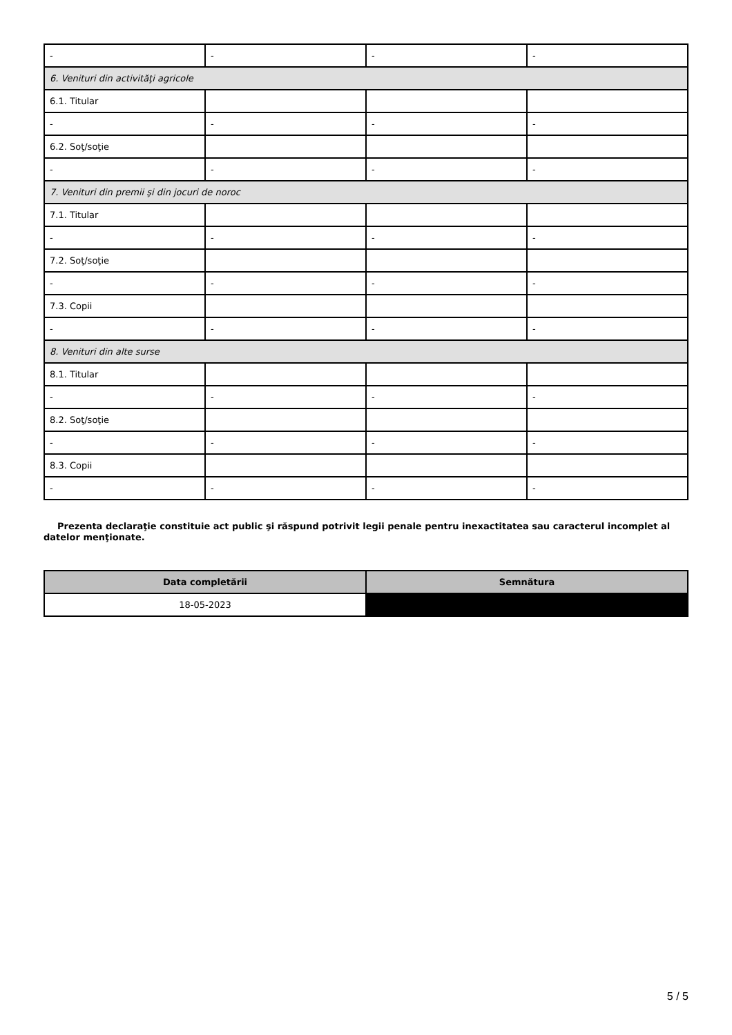| - | - | - | - |
| 6. Venituri din activităţi agricole | | | |
| 6.1. Titular | | | |
| - | - | - | - |
| 6.2. Soţ/soţie | | | |
| - | - | - | - |
| 7. Venituri din premii şi din jocuri de noroc | | | |
| 7.1. Titular | | | |
| - | - | - | - |
| 7.2. Soţ/soţie | | | |
| - | - | - | - |
| 7.3. Copii | | | |
| - | - | - | - |
| 8. Venituri din alte surse | | | |
| 8.1. Titular | | | |
| - | - | - | - |
| 8.2. Soţ/soţie | | | |
| - | - | - | - |
| 8.3. Copii | | | |
| - | - | - | - |
Prezenta declaraţie constituie act public şi răspund potrivit legii penale pentru inexactitatea sau caracterul incomplet al datelor menţionate.
| Data completării | Semnătura |
| --- | --- |
| 18-05-2023 | |
5 / 5